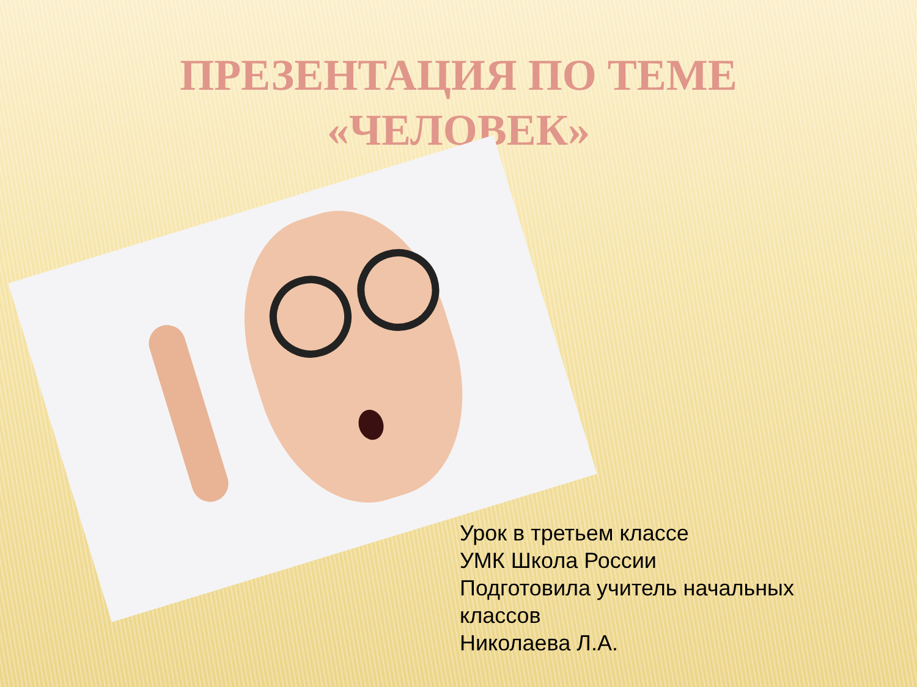ПРЕЗЕНТАЦИЯ ПО ТЕМЕ
«ЧЕЛОВЕК»
Урок в третьем классе
УМК Школа России
Подготовила учитель начальных
классов
Николаева Л.А.